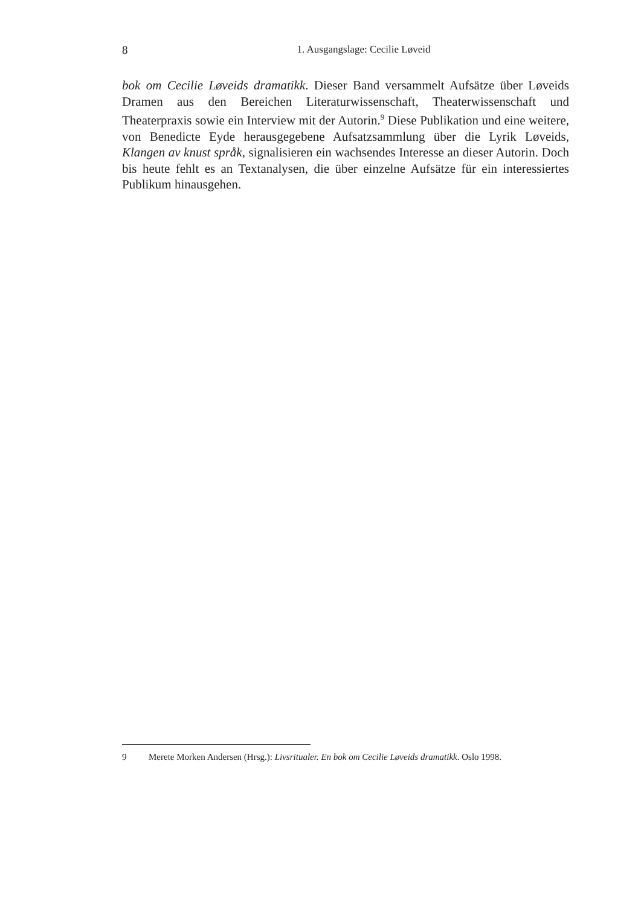8
1. Ausgangslage: Cecilie Løveid
bok om Cecilie Løveids dramatikk. Dieser Band versammelt Aufsätze über Løveids Dramen aus den Bereichen Literaturwissenschaft, Theaterwissenschaft und Theaterpraxis sowie ein Interview mit der Autorin.<sup>9</sup> Diese Publikation und eine weitere, von Benedicte Eyde herausgegebene Aufsatzsammlung über die Lyrik Løveids, Klangen av knust språk, signalisieren ein wachsendes Interesse an dieser Autorin. Doch bis heute fehlt es an Textanalysen, die über einzelne Aufsätze für ein interessiertes Publikum hinausgehen.
9 Merete Morken Andersen (Hrsg.): Livsritualer. En bok om Cecilie Løveids dramatikk. Oslo 1998.